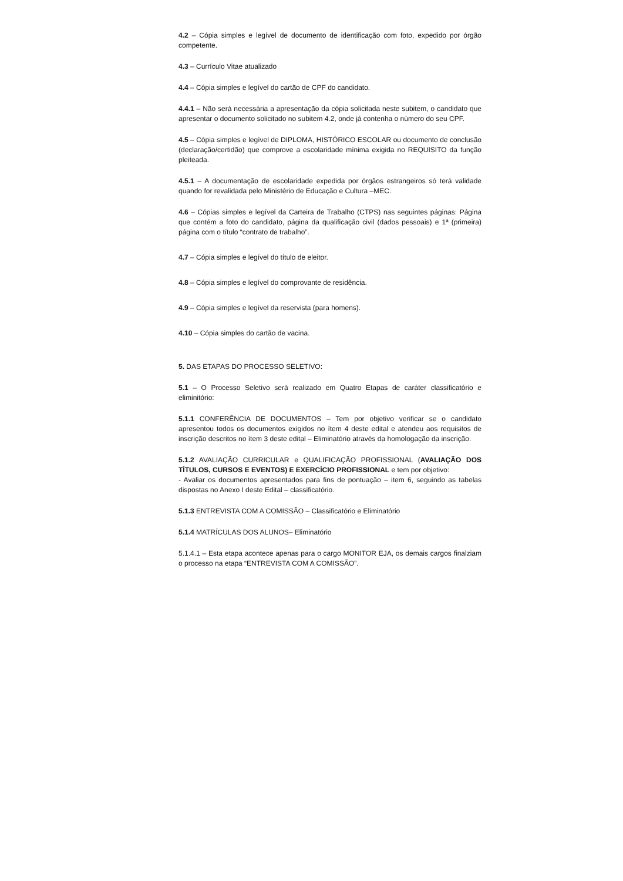4.2 – Cópia simples e legível de documento de identificação com foto, expedido por órgão competente.
4.3 – Currículo Vitae atualizado
4.4 – Cópia simples e legível do cartão de CPF do candidato.
4.4.1 – Não será necessária a apresentação da cópia solicitada neste subitem, o candidato que apresentar o documento solicitado no subitem 4.2, onde já contenha o número do seu CPF.
4.5 – Cópia simples e legível de DIPLOMA, HISTÓRICO ESCOLAR ou documento de conclusão (declaração/certidão) que comprove a escolaridade mínima exigida no REQUISITO da função pleiteada.
4.5.1 – A documentação de escolaridade expedida por órgãos estrangeiros só terá validade quando for revalidada pelo Ministério de Educação e Cultura –MEC.
4.6 – Cópias simples e legível da Carteira de Trabalho (CTPS) nas seguintes páginas: Página que contém a foto do candidato, página da qualificação civil (dados pessoais) e 1ª (primeira) página com o título “contrato de trabalho”.
4.7 – Cópia simples e legível do título de eleitor.
4.8 – Cópia simples e legível do comprovante de residência.
4.9 – Cópia simples e legível da reservista (para homens).
4.10 – Cópia simples do cartão de vacina.
5. DAS ETAPAS DO PROCESSO SELETIVO:
5.1 – O Processo Seletivo será realizado em Quatro Etapas de caráter classificatório e eliminitório:
5.1.1 CONFERÊNCIA DE DOCUMENTOS – Tem por objetivo verificar se o candidato apresentou todos os documentos exigidos no ítem 4 deste edital e atendeu aos requisitos de inscrição descritos no ítem 3 deste edital – Eliminatório através da homologação da inscrição.
5.1.2 AVALIAÇÃO CURRICULAR e QUALIFICAÇÃO PROFISSIONAL (AVALIAÇÃO DOS TÍTULOS, CURSOS E EVENTOS) E EXERCÍCIO PROFISSIONAL e tem por objetivo:
- Avaliar os documentos apresentados para fins de pontuação – item 6, seguindo as tabelas dispostas no Anexo I deste Edital – classificatório.
5.1.3 ENTREVISTA COM A COMISSÃO – Classificatório e Eliminatório
5.1.4 MATRÍCULAS DOS ALUNOS– Eliminatório
5.1.4.1 – Esta etapa acontece apenas para o cargo MONITOR EJA, os demais cargos finalziam o processo na etapa “ENTREVISTA COM A COMISSÃO”.